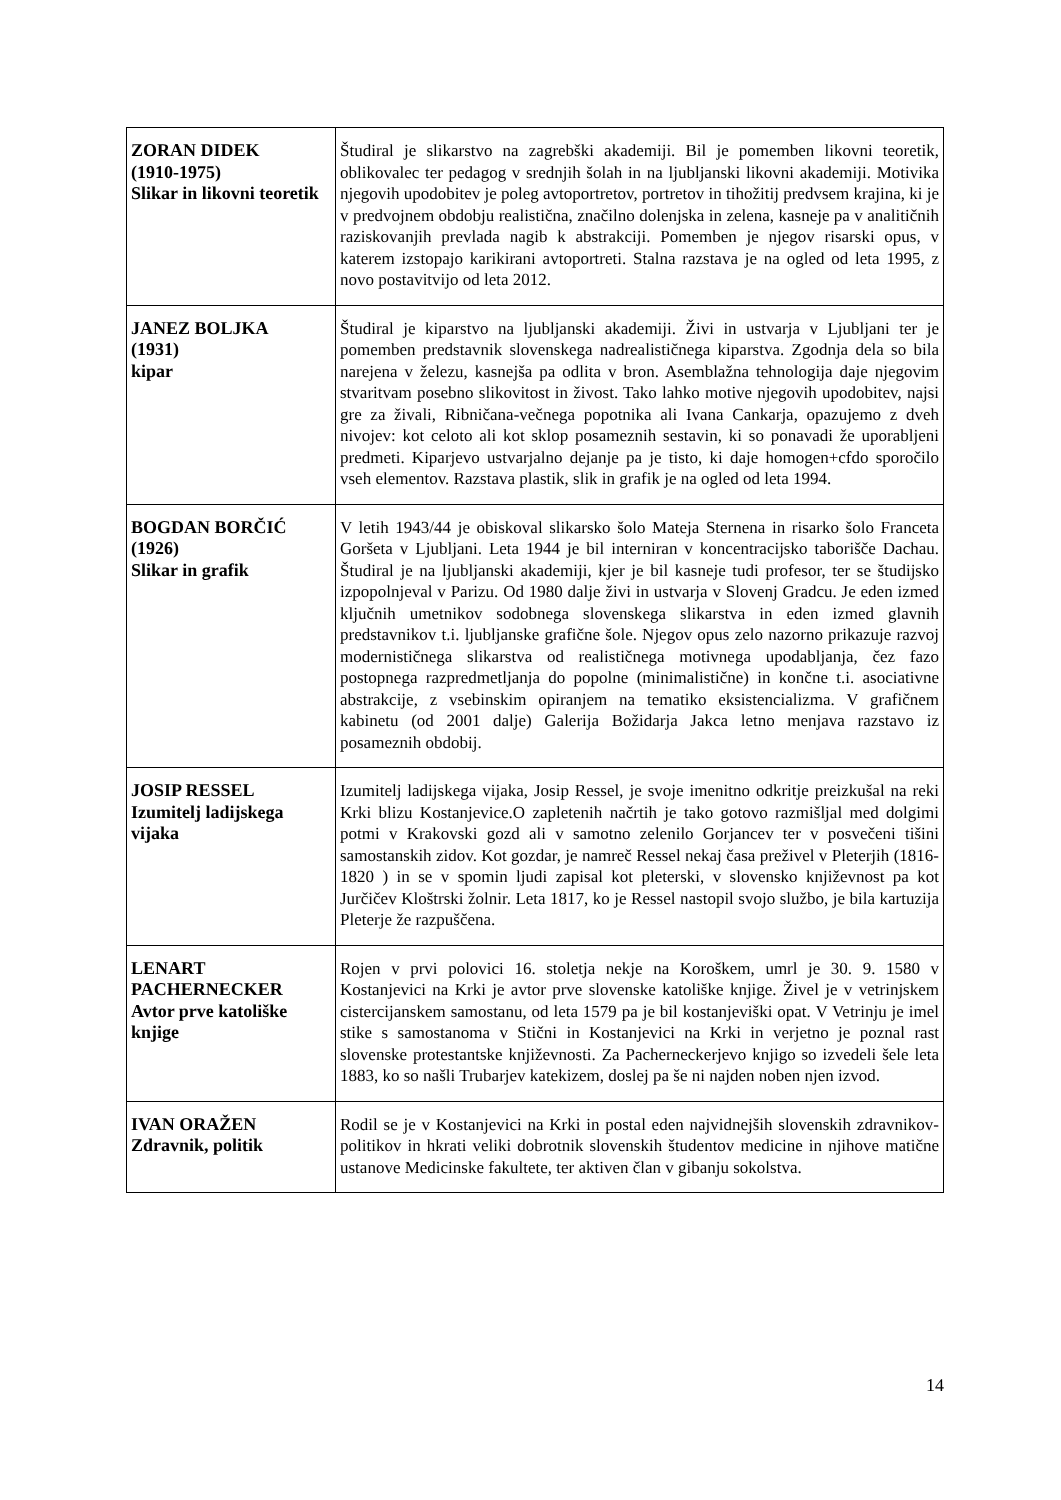| ZORAN DIDEK (1910-1975) Slikar in likovni teoretik | Študiral je slikarstvo na zagrebški akademiji. Bil je pomemben likovni teoretik, oblikovalec ter pedagog v srednjih šolah in na ljubljanski likovni akademiji. Motivika njegovih upodobitev je poleg avtoportretov, portretov in tihožitij predvsem krajina, ki je v predvojnem obdobju realistična, značilno dolenjska in zelena, kasneje pa v analitičnih raziskovanjih prevlada nagib k abstrakciji. Pomemben je njegov risarski opus, v katerem izstopajo karikirani avtoportreti. Stalna razstava je na ogled od leta 1995, z novo postavitvijo od leta 2012. |
| JANEZ BOLJKA (1931) kipar | Študiral je kiparstvo na ljubljanski akademiji. Živi in ustvarja v Ljubljani ter je pomemben predstavnik slovenskega nadrealističnega kiparstva. Zgodnja dela so bila narejena v železu, kasnejša pa odlita v bron. Asemblažna tehnologija daje njegovim stvaritvam posebno slikovitost in živost. Tako lahko motive njegovih upodobitev, najsi gre za živali, Ribničana-večnega popotnika ali Ivana Cankarja, opazujemo z dveh nivojev: kot celoto ali kot sklop posameznih sestavin, ki so ponavadi že uporabljeni predmeti. Kiparjevo ustvarjalno dejanje pa je tisto, ki daje homogen+cfdo sporočilo vseh elementov. Razstava plastik, slik in grafik je na ogled od leta 1994. |
| BOGDAN BORČIĆ (1926) Slikar in grafik | V letih 1943/44 je obiskoval slikarsko šolo Mateja Sternena in risarko šolo Franceta Goršeta v Ljubljani. Leta 1944 je bil interniran v koncentracijsko taborišče Dachau. Študiral je na ljubljanski akademiji, kjer je bil kasneje tudi profesor, ter se študijsko izpopolnjeval v Parizu. Od 1980 dalje živi in ustvarja v Slovenj Gradcu. Je eden izmed ključnih umetnikov sodobnega slovenskega slikarstva in eden izmed glavnih predstavnikov t.i. ljubljanske grafične šole. Njegov opus zelo nazorno prikazuje razvoj modernističnega slikarstva od realističnega motivnega upodabljanja, čez fazo postopnega razpredmetljanja do popolne (minimalistične) in končne t.i. asociativne abstrakcije, z vsebinskim opiranjem na tematiko eksistencializma. V grafičnem kabinetu (od 2001 dalje) Galerija Božidarja Jakca letno menjava razstavo iz posameznih obdobij. |
| JOSIP RESSEL Izumitelj ladijskega vijaka | Izumitelj ladijskega vijaka, Josip Ressel, je svoje imenitno odkritje preizkušal na reki Krki blizu Kostanjevice.O zapletenih načrtih je tako gotovo razmišljal med dolgimi potmi v Krakovski gozd ali v samotno zelenilo Gorjancev ter v posvečeni tišini samostanskih zidov. Kot gozdar, je namreč Ressel nekaj časa preživel v Pleterjih (1816- 1820 ) in se v spomin ljudi zapisal kot pleterski, v slovensko književnost pa kot Jurčičev Kloštrski žolnir. Leta 1817, ko je Ressel nastopil svojo službo, je bila kartuzija Pleterje že razpuščena. |
| LENART PACHERNECKER Avtor prve katoliške knjige | Rojen v prvi polovici 16. stoletja nekje na Koroškem, umrl je 30. 9. 1580 v Kostanjevici na Krki je avtor prve slovenske katoliške knjige. Živel je v vetrinjskem cistercijanskem samostanu, od leta 1579 pa je bil kostanjeviški opat. V Vetrinju je imel stike s samostanoma v Stični in Kostanjevici na Krki in verjetno je poznal rast slovenske protestantske književnosti. Za Pacherneckerjevo knjigo so izvedeli šele leta 1883, ko so našli Trubarjev katekizem, doslej pa še ni najden noben njen izvod. |
| IVAN ORAŽEN Zdravnik, politik | Rodil se je v Kostanjevici na Krki in postal eden najvidnejših slovenskih zdravnikov-politikov in hkrati veliki dobrotnik slovenskih študentov medicine in njihove matične ustanove Medicinske fakultete, ter aktiven član v gibanju sokolstva. |
14